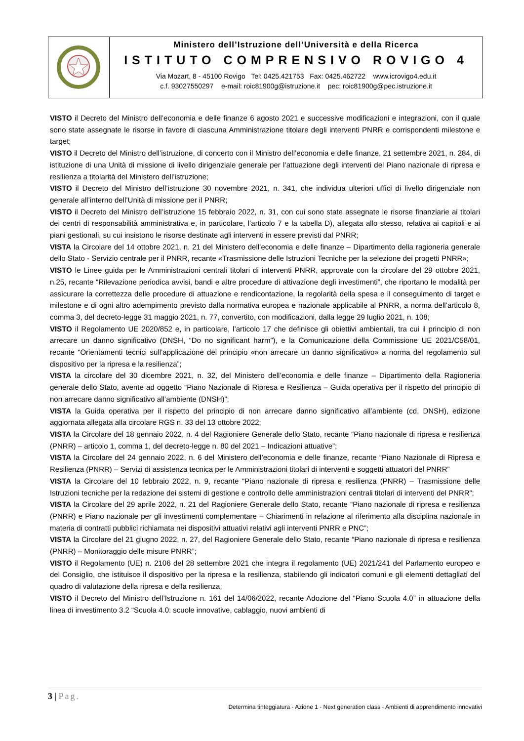Ministero dell’Istruzione dell’Università e della Ricerca
ISTITUTO COMPRENSIVO ROVIGO 4
Via Mozart, 8 - 45100 Rovigo Tel: 0425.421753 Fax: 0425.462722 www.icrovigo4.edu.it
c.f. 93027550297 e-mail: roic81900g@istruzione.it pec: roic81900g@pec.istruzione.it
VISTO il Decreto del Ministro dell’economia e delle finanze 6 agosto 2021 e successive modificazioni e integrazioni, con il quale sono state assegnate le risorse in favore di ciascuna Amministrazione titolare degli interventi PNRR e corrispondenti milestone e target;
VISTO il Decreto del Ministro dell’istruzione, di concerto con il Ministro dell’economia e delle finanze, 21 settembre 2021, n. 284, di istituzione di una Unità di missione di livello dirigenziale generale per l’attuazione degli interventi del Piano nazionale di ripresa e resilienza a titolarità del Ministero dell’istruzione;
VISTO il Decreto del Ministro dell’istruzione 30 novembre 2021, n. 341, che individua ulteriori uffici di livello dirigenziale non generale all’interno dell’Unità di missione per il PNRR;
VISTO il Decreto del Ministro dell’istruzione 15 febbraio 2022, n. 31, con cui sono state assegnate le risorse finanziarie ai titolari dei centri di responsabilità amministrativa e, in particolare, l’articolo 7 e la tabella D), allegata allo stesso, relativa ai capitoli e ai piani gestionali, su cui insistono le risorse destinate agli interventi in essere previsti dal PNRR;
VISTA la Circolare del 14 ottobre 2021, n. 21 del Ministero dell’economia e delle finanze – Dipartimento della ragioneria generale dello Stato - Servizio centrale per il PNRR, recante «Trasmissione delle Istruzioni Tecniche per la selezione dei progetti PNRR»;
VISTO le Linee guida per le Amministrazioni centrali titolari di interventi PNRR, approvate con la circolare del 29 ottobre 2021, n.25, recante “Rilevazione periodica avvisi, bandi e altre procedure di attivazione degli investimenti”, che riportano le modalità per assicurare la correttezza delle procedure di attuazione e rendicontazione, la regolarità della spesa e il conseguimento di target e milestone e di ogni altro adempimento previsto dalla normativa europea e nazionale applicabile al PNRR, a norma dell’articolo 8, comma 3, del decreto-legge 31 maggio 2021, n. 77, convertito, con modificazioni, dalla legge 29 luglio 2021, n. 108;
VISTO il Regolamento UE 2020/852 e, in particolare, l’articolo 17 che definisce gli obiettivi ambientali, tra cui il principio di non arrecare un danno significativo (DNSH, “Do no significant harm”), e la Comunicazione della Commissione UE 2021/C58/01, recante “Orientamenti tecnici sull’applicazione del principio «non arrecare un danno significativo» a norma del regolamento sul dispositivo per la ripresa e la resilienza”;
VISTA la circolare del 30 dicembre 2021, n. 32, del Ministero dell’economia e delle finanze – Dipartimento della Ragioneria generale dello Stato, avente ad oggetto “Piano Nazionale di Ripresa e Resilienza – Guida operativa per il rispetto del principio di non arrecare danno significativo all’ambiente (DNSH)”;
VISTA la Guida operativa per il rispetto del principio di non arrecare danno significativo all’ambiente (cd. DNSH), edizione aggiornata allegata alla circolare RGS n. 33 del 13 ottobre 2022;
VISTA la Circolare del 18 gennaio 2022, n. 4 del Ragioniere Generale dello Stato, recante “Piano nazionale di ripresa e resilienza (PNRR) – articolo 1, comma 1, del decreto-legge n. 80 del 2021 – Indicazioni attuative”;
VISTA la Circolare del 24 gennaio 2022, n. 6 del Ministero dell’economia e delle finanze, recante “Piano Nazionale di Ripresa e Resilienza (PNRR) – Servizi di assistenza tecnica per le Amministrazioni titolari di interventi e soggetti attuatori del PNRR”
VISTA la Circolare del 10 febbraio 2022, n. 9, recante “Piano nazionale di ripresa e resilienza (PNRR) – Trasmissione delle Istruzioni tecniche per la redazione dei sistemi di gestione e controllo delle amministrazioni centrali titolari di interventi del PNRR”;
VISTA la Circolare del 29 aprile 2022, n. 21 del Ragioniere Generale dello Stato, recante “Piano nazionale di ripresa e resilienza (PNRR) e Piano nazionale per gli investimenti complementare – Chiarimenti in relazione al riferimento alla disciplina nazionale in materia di contratti pubblici richiamata nei dispositivi attuativi relativi agli interventi PNRR e PNC”;
VISTA la Circolare del 21 giugno 2022, n. 27, del Ragioniere Generale dello Stato, recante “Piano nazionale di ripresa e resilienza (PNRR) – Monitoraggio delle misure PNRR”;
VISTO il Regolamento (UE) n. 2106 del 28 settembre 2021 che integra il regolamento (UE) 2021/241 del Parlamento europeo e del Consiglio, che istituisce il dispositivo per la ripresa e la resilienza, stabilendo gli indicatori comuni e gli elementi dettagliati del quadro di valutazione della ripresa e della resilienza;
VISTO il Decreto del Ministro dell’Istruzione n. 161 del 14/06/2022, recante Adozione del “Piano Scuola 4.0” in attuazione della linea di investimento 3.2 “Scuola 4.0: scuole innovative, cablaggio, nuovi ambienti di
3 | Pag.
Determina tinteggiatura - Azione 1 - Next generation class - Ambienti di apprendimento innovativi